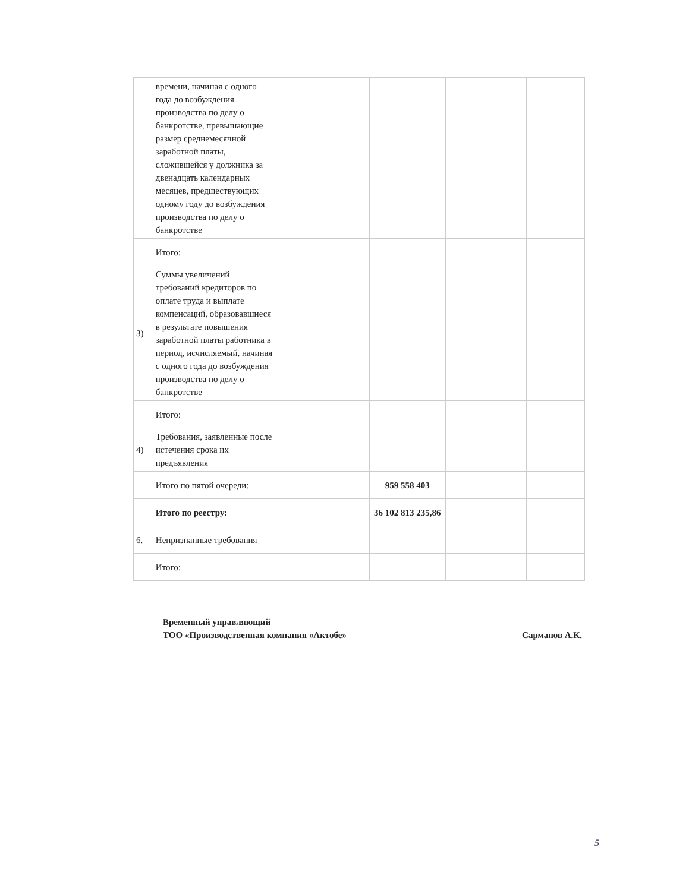| | времени, начиная с одного года до возбуждения производства по делу о банкротстве, превышающие размер среднемесячной заработной платы, сложившейся у должника за двенадцать календарных месяцев, предшествующих одному году до возбуждения производства по делу о банкротстве | | | | |
| | Итого: | | | | |
| 3) | Суммы увеличений требований кредиторов по оплате труда и выплате компенсаций, образовавшиеся в результате повышения заработной платы работника в период, исчисляемый, начиная с одного года до возбуждения производства по делу о банкротстве | | | | |
| | Итого: | | | | |
| 4) | Требования, заявленные после истечения срока их предъявления | | | | |
| | Итого по пятой очереди: | | 959 558 403 | | |
| | Итого по реестру: | | 36 102 813 235,86 | | |
| 6. | Непризнанные требования | | | | |
| | Итого: | | | | |
Временный управляющий
ТОО «Производственная компания «Актобе»
Сарманов А.К.
5